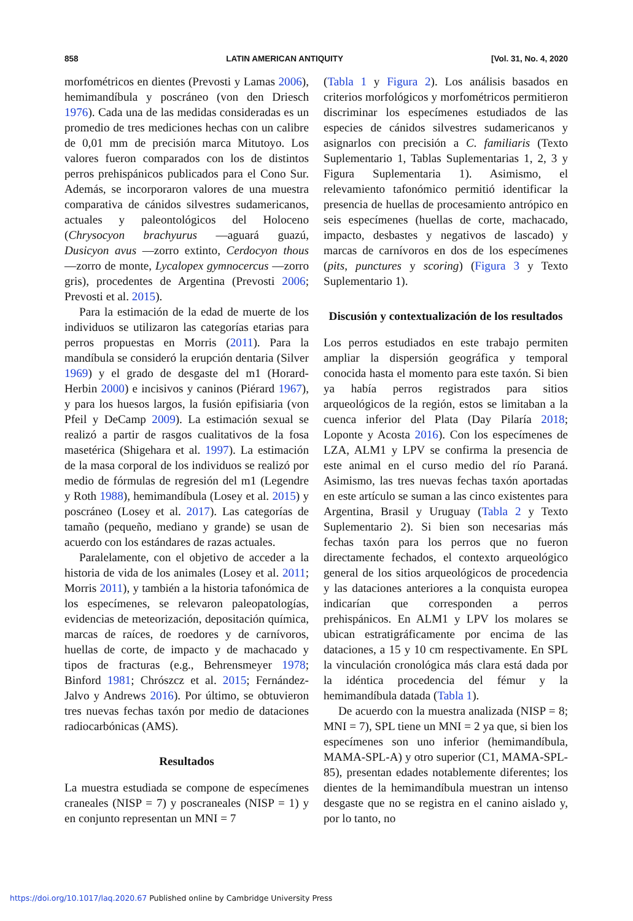858 LATIN AMERICAN ANTIQUITY [Vol. 31, No. 4, 2020
morfométricos en dientes (Prevosti y Lamas 2006), hemimandíbula y poscráneo (von den Driesch 1976). Cada una de las medidas consideradas es un promedio de tres mediciones hechas con un calibre de 0,01 mm de precisión marca Mitutoyo. Los valores fueron comparados con los de distintos perros prehispánicos publicados para el Cono Sur. Además, se incorporaron valores de una muestra comparativa de cánidos silvestres sudamericanos, actuales y paleontológicos del Holoceno (Chrysocyon brachyurus —aguará guazú, Dusicyon avus —zorro extinto, Cerdocyon thous —zorro de monte, Lycalopex gymnocercus —zorro gris), procedentes de Argentina (Prevosti 2006; Prevosti et al. 2015).
Para la estimación de la edad de muerte de los individuos se utilizaron las categorías etarias para perros propuestas en Morris (2011). Para la mandíbula se consideró la erupción dentaria (Silver 1969) y el grado de desgaste del m1 (Horard-Herbin 2000) e incisivos y caninos (Piérard 1967), y para los huesos largos, la fusión epifisiaria (von Pfeil y DeCamp 2009). La estimación sexual se realizó a partir de rasgos cualitativos de la fosa masetérica (Shigehara et al. 1997). La estimación de la masa corporal de los individuos se realizó por medio de fórmulas de regresión del m1 (Legendre y Roth 1988), hemimandíbula (Losey et al. 2015) y poscráneo (Losey et al. 2017). Las categorías de tamaño (pequeño, mediano y grande) se usan de acuerdo con los estándares de razas actuales.
Paralelamente, con el objetivo de acceder a la historia de vida de los animales (Losey et al. 2011; Morris 2011), y también a la historia tafonómica de los especímenes, se relevaron paleopatologías, evidencias de meteorización, depositación química, marcas de raíces, de roedores y de carnívoros, huellas de corte, de impacto y de machacado y tipos de fracturas (e.g., Behrensmeyer 1978; Binford 1981; Chrószcz et al. 2015; Fernández-Jalvo y Andrews 2016). Por último, se obtuvieron tres nuevas fechas taxón por medio de dataciones radiocarbónicas (AMS).
Resultados
La muestra estudiada se compone de especímenes craneales (NISP = 7) y poscraneales (NISP = 1) y en conjunto representan un MNI = 7
(Tabla 1 y Figura 2). Los análisis basados en criterios morfológicos y morfométricos permitieron discriminar los especímenes estudiados de las especies de cánidos silvestres sudamericanos y asignarlos con precisión a C. familiaris (Texto Suplementario 1, Tablas Suplementarias 1, 2, 3 y Figura Suplementaria 1). Asimismo, el relevamiento tafonómico permitió identificar la presencia de huellas de procesamiento antrópico en seis especímenes (huellas de corte, machacado, impacto, desbastes y negativos de lascado) y marcas de carnívoros en dos de los especímenes (pits, punctures y scoring) (Figura 3 y Texto Suplementario 1).
Discusión y contextualización de los resultados
Los perros estudiados en este trabajo permiten ampliar la dispersión geográfica y temporal conocida hasta el momento para este taxón. Si bien ya había perros registrados para sitios arqueológicos de la región, estos se limitaban a la cuenca inferior del Plata (Day Pilaría 2018; Loponte y Acosta 2016). Con los especímenes de LZA, ALM1 y LPV se confirma la presencia de este animal en el curso medio del río Paraná. Asimismo, las tres nuevas fechas taxón aportadas en este artículo se suman a las cinco existentes para Argentina, Brasil y Uruguay (Tabla 2 y Texto Suplementario 2). Si bien son necesarias más fechas taxón para los perros que no fueron directamente fechados, el contexto arqueológico general de los sitios arqueológicos de procedencia y las dataciones anteriores a la conquista europea indicarían que corresponden a perros prehispánicos. En ALM1 y LPV los molares se ubican estratigráficamente por encima de las dataciones, a 15 y 10 cm respectivamente. En SPL la vinculación cronológica más clara está dada por la idéntica procedencia del fémur y la hemimandíbula datada (Tabla 1).
De acuerdo con la muestra analizada (NISP = 8; MNI = 7), SPL tiene un MNI = 2 ya que, si bien los especímenes son uno inferior (hemimandíbula, MAMA-SPL-A) y otro superior (C1, MAMA-SPL-85), presentan edades notablemente diferentes; los dientes de la hemimandíbula muestran un intenso desgaste que no se registra en el canino aislado y, por lo tanto, no
https://doi.org/10.1017/laq.2020.67 Published online by Cambridge University Press